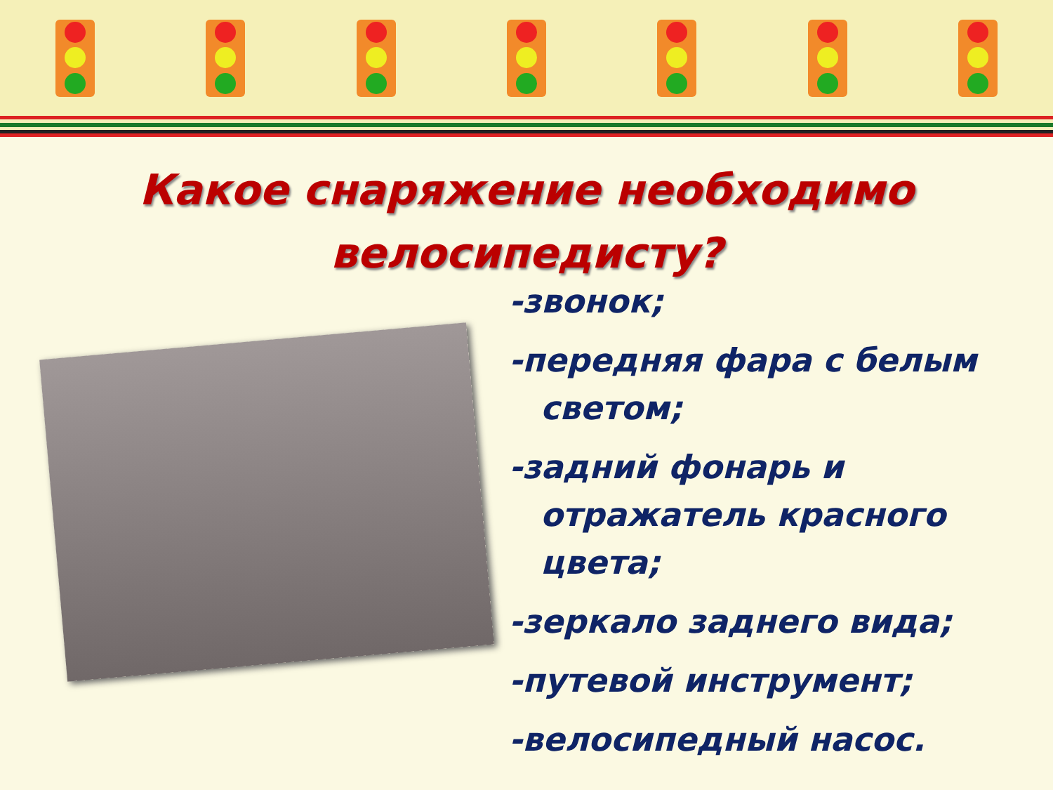Какое снаряжение необходимо
велосипедисту?
-звонок;
-передняя фара с белым светом;
-задний фонарь и отражатель красного цвета;
-зеркало заднего вида;
-путевой инструмент;
-велосипедный насос.